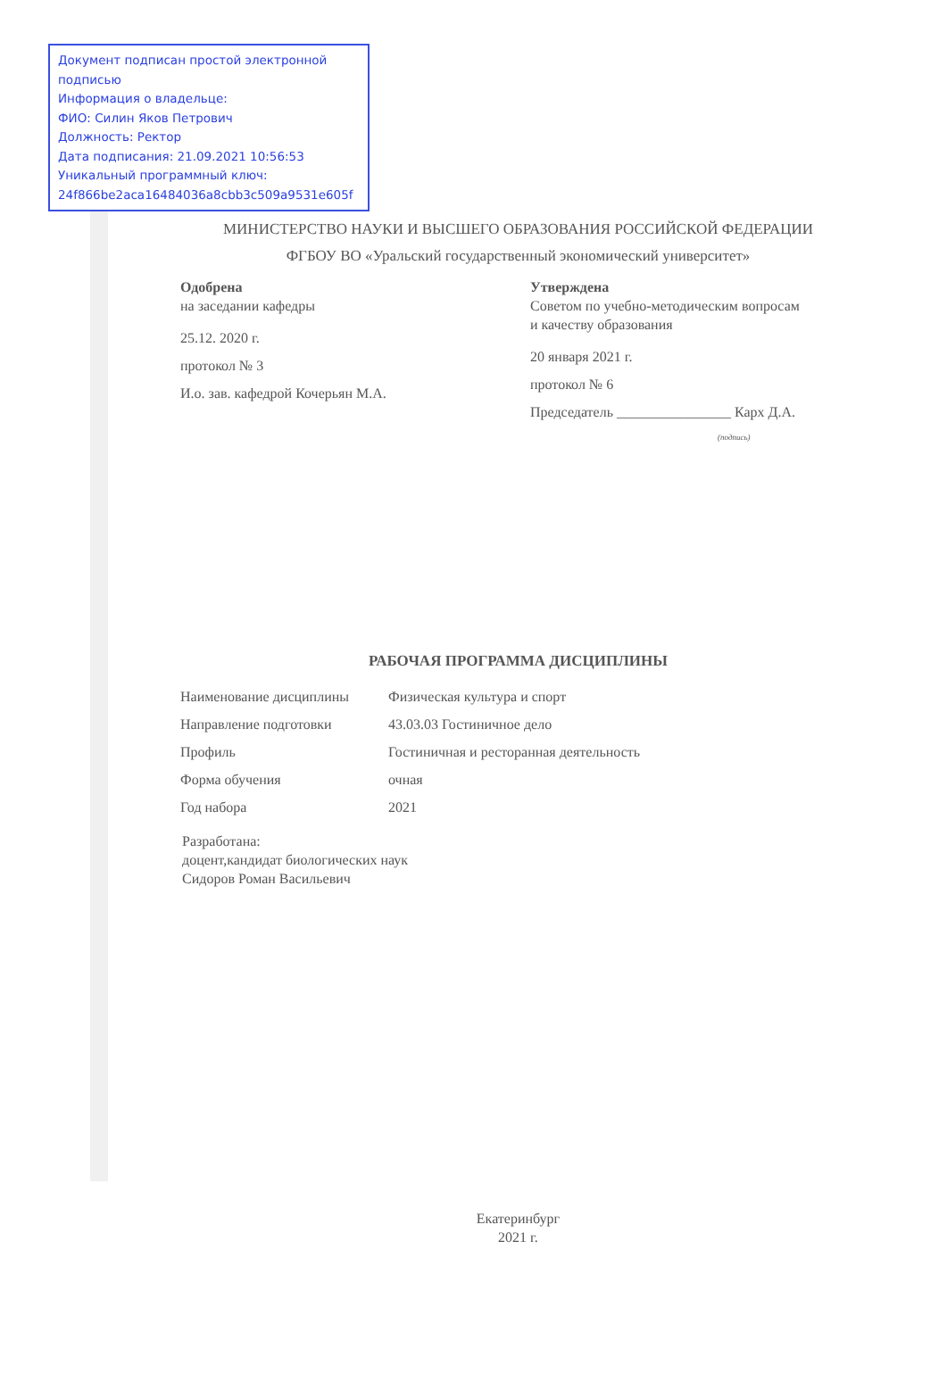Документ подписан простой электронной подписью
Информация о владельце:
ФИО: Силин Яков Петрович
Должность: Ректор
Дата подписания: 21.09.2021 10:56:53
Уникальный программный ключ:
24f866be2aca16484036a8cbb3c509a9531e605f
МИНИСТЕРСТВО НАУКИ И ВЫСШЕГО ОБРАЗОВАНИЯ РОССИЙСКОЙ ФЕДЕРАЦИИ
ФГБОУ ВО «Уральский государственный экономический университет»
Одобрена
на заседании кафедры
25.12. 2020 г.
протокол № 3
И.о. зав. кафедрой Кочерьян М.А.
Утверждена
Советом по учебно-методическим вопросам
и качеству образования
20 января 2021 г.
протокол № 6
Председатель ________________ Карх Д.А.
(подпись)
РАБОЧАЯ ПРОГРАММА ДИСЦИПЛИНЫ
| Наименование дисциплины | Физическая культура и спорт |
| Направление подготовки | 43.03.03 Гостиничное дело |
| Профиль | Гостиничная и ресторанная деятельность |
| Форма обучения | очная |
| Год набора | 2021 |
Разработана:
доцент,кандидат биологических наук
Сидоров Роман Васильевич
Екатеринбург
2021 г.